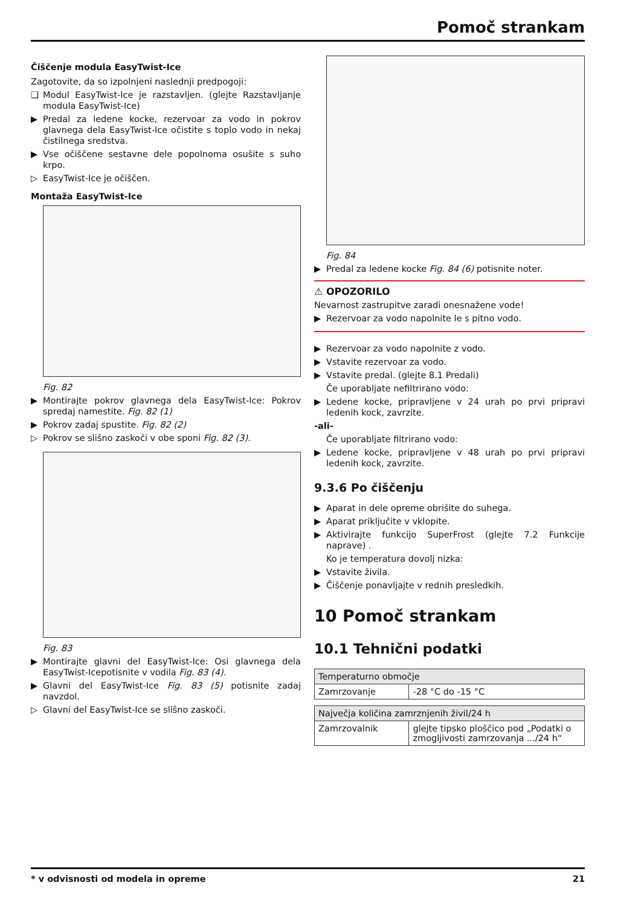Pomoč strankam
Čiščenje modula EasyTwist-Ice
Zagotovite, da so izpolnjeni naslednji predpogoji:
❑ Modul EasyTwist-Ice je razstavljen. (glejte Razstavljanje modula EasyTwist-Ice)
▶ Predal za ledene kocke, rezervoar za vodo in pokrov glavnega dela EasyTwist-Ice očistite s toplo vodo in nekaj čistilnega sredstva.
▶ Vse očiščene sestavne dele popolnoma osušite s suho krpo.
▷ EasyTwist-Ice je očiščen.
Montaža EasyTwist-Ice
Fig. 82
▶ Montirajte pokrov glavnega dela EasyTwist-Ice: Pokrov spredaj namestite. Fig. 82 (1)
▶ Pokrov zadaj spustite. Fig. 82 (2)
▷ Pokrov se slišno zaskoči v obe sponi Fig. 82 (3).
Fig. 83
▶ Montirajte glavni del EasyTwist-Ice: Osi glavnega dela EasyTwist-Icepotisnite v vodila Fig. 83 (4).
▶ Glavni del EasyTwist-Ice Fig. 83 (5) potisnite zadaj navzdol.
▷ Glavni del EasyTwist-Ice se slišno zaskoči.
Fig. 84
▶ Predal za ledene kocke Fig. 84 (6) potisnite noter.
⚠ OPOZORILO
Nevarnost zastrupitve zaradi onesnažene vode!
▶ Rezervoar za vodo napolnite le s pitno vodo.
▶ Rezervoar za vodo napolnite z vodo.
▶ Vstavite rezervoar za vodo.
▶ Vstavite predal. (glejte 8.1 Predali)
Če uporabljate nefiltrirano vodo:
▶ Ledene kocke, pripravljene v 24 urah po prvi pripravi ledenih kock, zavrzite.
-ali-
Če uporabljate filtrirano vodo:
▶ Ledene kocke, pripravljene v 48 urah po prvi pripravi ledenih kock, zavrzite.
9.3.6 Po čiščenju
▶ Aparat in dele opreme obrišite do suhega.
▶ Aparat priključite v vklopite.
▶ Aktivirajte funkcijo SuperFrost (glejte 7.2 Funkcije naprave) .
Ko je temperatura dovolj nizka:
▶ Vstavite živila.
▶ Čiščenje ponavljajte v rednih presledkih.
10 Pomoč strankam
10.1 Tehnični podatki
| Temperaturno območje | |
| --- | --- |
| Zamrzovanje | -28 °C do -15 °C |
| Največja količina zamrznjenih živil/24 h | |
| --- | --- |
| Zamrzovalnik | glejte tipsko ploščico pod „Podatki o zmogljivosti zamrzovanja .../24 h“ |
* v odvisnosti od modela in opreme 21